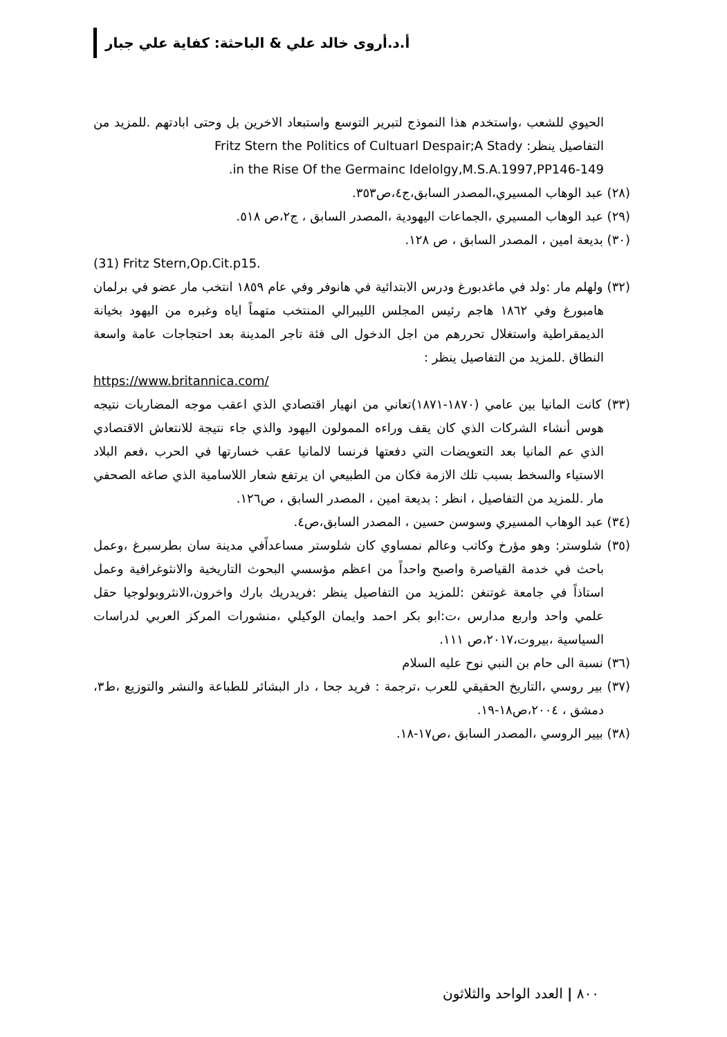أ.د.أروى خالد علي & الباحثة: كفاية علي جبار
الحيوي للشعب ،واستخدم هذا النموذج لتبرير التوسع واستبعاد الاخرين بل وحتى ابادتهم .للمزيد من التفاصيل ينظر: Fritz Stern the Politics of Cultuarl Despair;A Stady
in the Rise Of the Germainc Idelolgy,M.S.A.1997,PP146-149.
(٢٨) عبد الوهاب المسيري،المصدر السابق،ج٤،ص٣٥٣.
(٢٩) عبد الوهاب المسيري ،الجماعات اليهودية ،المصدر السابق ، ج٢،ص ٥١٨.
(٣٠) بديعة امين ، المصدر السابق ، ص ١٢٨.
(31) Fritz Stern,Op.Cit.p15.
(٣٢) ولهلم مار :ولد في ماغدبورغ ودرس الابتدائية في هانوفر وفي عام ١٨٥٩ انتخب مار عضو في برلمان هامبورغ وفي ١٨٦٢ هاجم رئيس المجلس الليبرالي المنتخب متهماً اياه وغبره من اليهود بخيانة الديمقراطية واستغلال تحررهم من اجل الدخول الى فئة تاجر المدينة بعد احتجاجات عامة واسعة النطاق .للمزيد من التفاصيل ينظر :
https://www.britannica.com/
(٣٣) كانت المانيا بين عامي (١٨٧٠-١٨٧١)تعاني من انهيار اقتصادي الذي اعقب موجه المضاربات نتيجه هوس أنشاء الشركات الذي كان يقف وراءه الممولون اليهود والذي جاء نتيجة للانتعاش الاقتصادي الذي عم المانيا بعد التعويضات التي دفعتها فرنسا لالمانيا عقب خسارتها في الحرب ،فعم البلاد الاستياء والسخط بسبب تلك الازمة فكان من الطبيعي ان يرتفع شعار اللاسامية الذي صاغه الصحفي مار .للمزيد من التفاصيل ، انظر : بديعة امين ، المصدر السابق ، ص١٢٦.
(٣٤) عبد الوهاب المسيري وسوسن حسين ، المصدر السابق،ص٤.
(٣٥) شلوستر: وهو مؤرخ وكاتب وعالم نمساوي كان شلوستر مساعداًفي مدينة سان بطرسبرغ ،وعمل باحث في خدمة القياصرة واصبح واحداً من اعظم مؤسسي البحوث التاريخية والانثوغرافية وعمل استاذاً في جامعة غوتنغن :للمزيد من التفاصيل ينظر :فريدريك بارك واخرون،الانثروبولوجيا حقل علمي واحد واربع مدارس ،ت:ابو بكر احمد وايمان الوكيلي ،منشورات المركز العربي لدراسات السياسية ،بيروت،٢٠١٧،ص ١١١.
(٣٦) نسبة الى حام بن النبي نوح عليه السلام
(٣٧) بير روسي ،التاريخ الحقيقي للعرب ،ترجمة : فريد جحا ، دار البشائر للطباعة والنشر والتوزيع ،ط٣، دمشق ، ٢٠٠٤،ص١٨-١٩.
(٣٨) بيير الروسي ،المصدر السابق ،ص١٧-١٨.
٨٠٠ | العدد الواحد والثلاثون